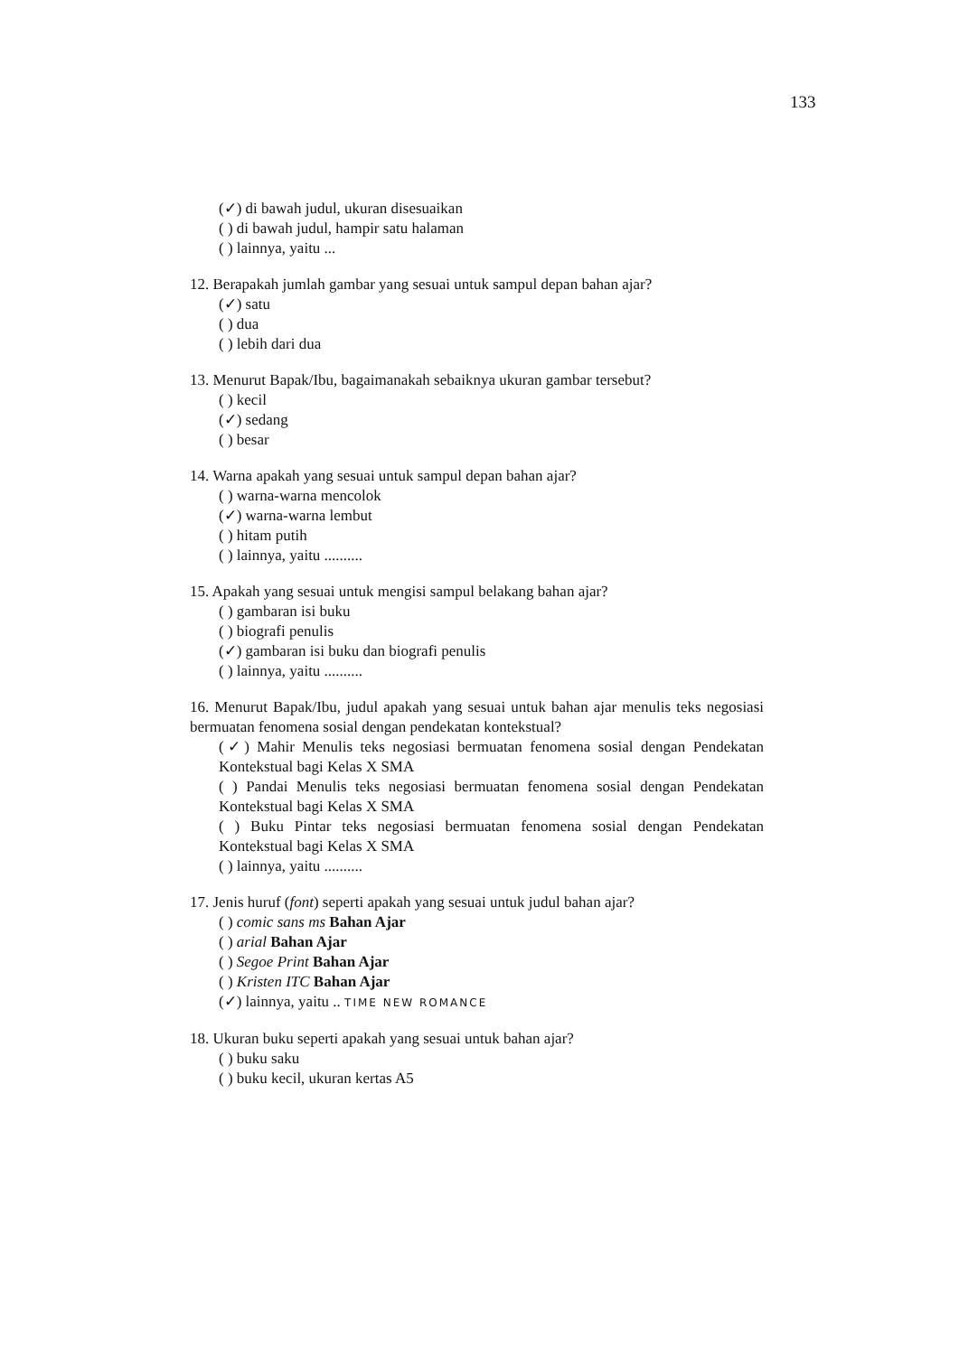133
(✓) di bawah judul, ukuran disesuaikan
( ) di bawah judul, hampir satu halaman
( ) lainnya, yaitu ...
12. Berapakah jumlah gambar yang sesuai untuk sampul depan bahan ajar?
(✓) satu
( ) dua
( ) lebih dari dua
13. Menurut Bapak/Ibu, bagaimanakah sebaiknya ukuran gambar tersebut?
( ) kecil
(✓) sedang
( ) besar
14. Warna apakah yang sesuai untuk sampul depan bahan ajar?
( ) warna-warna mencolok
(✓) warna-warna lembut
( ) hitam putih
( ) lainnya, yaitu ..........
15. Apakah yang sesuai untuk mengisi sampul belakang bahan ajar?
( ) gambaran isi buku
( ) biografi penulis
(✓) gambaran isi buku dan biografi penulis
( ) lainnya, yaitu ..........
16. Menurut Bapak/Ibu, judul apakah yang sesuai untuk bahan ajar menulis teks negosiasi bermuatan fenomena sosial dengan pendekatan kontekstual?
(✓) Mahir Menulis teks negosiasi bermuatan fenomena sosial dengan Pendekatan Kontekstual bagi Kelas X SMA
( ) Pandai Menulis teks negosiasi bermuatan fenomena sosial dengan Pendekatan Kontekstual bagi Kelas X SMA
( ) Buku Pintar teks negosiasi bermuatan fenomena sosial dengan Pendekatan Kontekstual bagi Kelas X SMA
( ) lainnya, yaitu ..........
17. Jenis huruf (font) seperti apakah yang sesuai untuk judul bahan ajar?
( ) comic sans ms Bahan Ajar
( ) arial Bahan Ajar
( ) Segoe Print Bahan Ajar
( ) Kristen ITC Bahan Ajar
(✓) lainnya, yaitu .. TIME NEW ROMANCE
18. Ukuran buku seperti apakah yang sesuai untuk bahan ajar?
( ) buku saku
( ) buku kecil, ukuran kertas A5